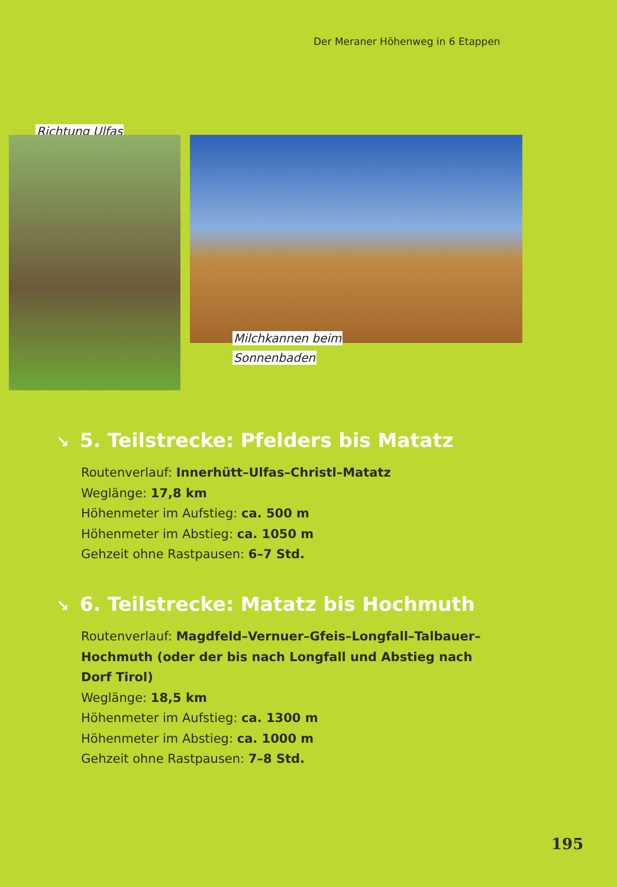Der Meraner Höhenweg in 6 Etappen
Richtung Ulfas
Milchkannen beim
Sonnenbaden
↘ 5. Teilstrecke: Pfelders bis Matatz
Routenverlauf: Innerhütt–Ulfas–Christl–Matatz
Weglänge: 17,8 km
Höhenmeter im Aufstieg: ca. 500 m
Höhenmeter im Abstieg: ca. 1050 m
Gehzeit ohne Rastpausen: 6–7 Std.
↘ 6. Teilstrecke: Matatz bis Hochmuth
Routenverlauf: Magdfeld–Vernuer–Gfeis–Longfall–Talbauer–
Hochmuth (oder der bis nach Longfall und Abstieg nach
Dorf Tirol)
Weglänge: 18,5 km
Höhenmeter im Aufstieg: ca. 1300 m
Höhenmeter im Abstieg: ca. 1000 m
Gehzeit ohne Rastpausen: 7–8 Std.
195